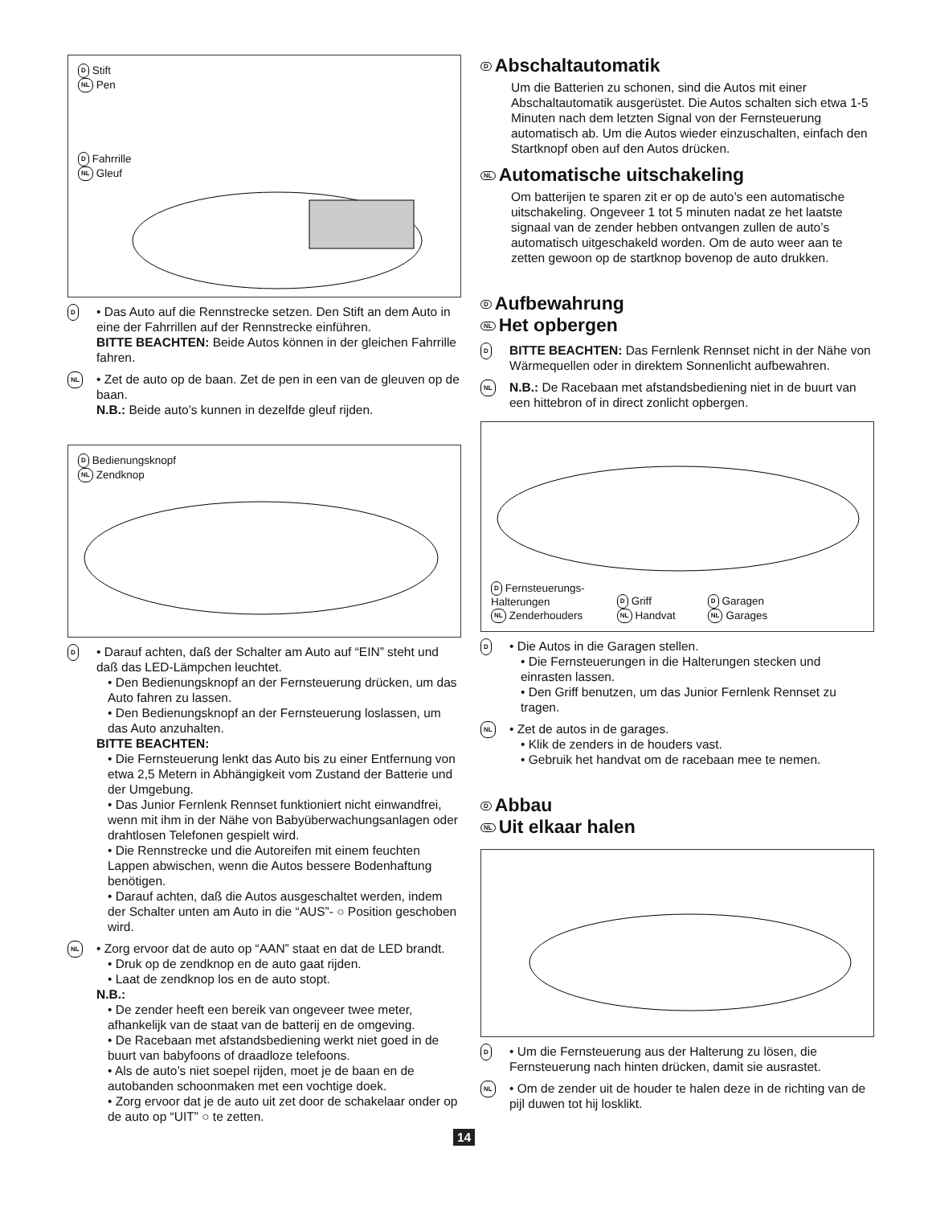D Stift
NL Pen
D Fahrrille
NL Gleuf
D
• Das Auto auf die Rennstrecke setzen. Den Stift an dem Auto in eine der Fahrrillen auf der Rennstrecke einführen.
BITTE BEACHTEN: Beide Autos können in der gleichen Fahrrille fahren.
NL
• Zet de auto op de baan. Zet de pen in een van de gleuven op de baan.
N.B.: Beide auto’s kunnen in dezelfde gleuf rijden.
D Bedienungsknopf
NL Zendknop
D
• Darauf achten, daß der Schalter am Auto auf “EIN” steht und daß das LED-Lämpchen leuchtet.
• Den Bedienungsknopf an der Fernsteuerung drücken, um das Auto fahren zu lassen.
• Den Bedienungsknopf an der Fernsteuerung loslassen, um das Auto anzuhalten.
BITTE BEACHTEN:
• Die Fernsteuerung lenkt das Auto bis zu einer Entfernung von etwa 2,5 Metern in Abhängigkeit vom Zustand der Batterie und der Umgebung.
• Das Junior Fernlenk Rennset funktioniert nicht einwandfrei, wenn mit ihm in der Nähe von Babyüberwachungsanlagen oder drahtlosen Telefonen gespielt wird.
• Die Rennstrecke und die Autoreifen mit einem feuchten Lappen abwischen, wenn die Autos bessere Bodenhaftung benötigen.
• Darauf achten, daß die Autos ausgeschaltet werden, indem der Schalter unten am Auto in die “AUS”- ○ Position geschoben wird.
NL
• Zorg ervoor dat de auto op “AAN” staat en dat de LED brandt.
• Druk op de zendknop en de auto gaat rijden.
• Laat de zendknop los en de auto stopt.
N.B.:
• De zender heeft een bereik van ongeveer twee meter, afhankelijk van de staat van de batterij en de omgeving.
• De Racebaan met afstandsbediening werkt niet goed in de buurt van babyfoons of draadloze telefoons.
• Als de auto’s niet soepel rijden, moet je de baan en de autobanden schoonmaken met een vochtige doek.
• Zorg ervoor dat je de auto uit zet door de schakelaar onder op de auto op “UIT” ○ te zetten.
D Abschaltautomatik
Um die Batterien zu schonen, sind die Autos mit einer Abschaltautomatik ausgerüstet. Die Autos schalten sich etwa 1-5 Minuten nach dem letzten Signal von der Fernsteuerung automatisch ab. Um die Autos wieder einzuschalten, einfach den Startknopf oben auf den Autos drücken.
NL Automatische uitschakeling
Om batterijen te sparen zit er op de auto’s een automatische uitschakeling. Ongeveer 1 tot 5 minuten nadat ze het laatste signaal van de zender hebben ontvangen zullen de auto’s automatisch uitgeschakeld worden. Om de auto weer aan te zetten gewoon op de startknop bovenop de auto drukken.
D Aufbewahrung
NL Het opbergen
D
BITTE BEACHTEN: Das Fernlenk Rennset nicht in der Nähe von Wärmequellen oder in direktem Sonnenlicht aufbewahren.
NL
N.B.: De Racebaan met afstandsbediening niet in de buurt van een hittebron of in direct zonlicht opbergen.
D Fernsteuerungs-
Halterungen
NL Zenderhouders
D Griff
NL Handvat
D Garagen
NL Garages
D
• Die Autos in die Garagen stellen.
• Die Fernsteuerungen in die Halterungen stecken und einrasten lassen.
• Den Griff benutzen, um das Junior Fernlenk Rennset zu tragen.
NL
• Zet de autos in de garages.
• Klik de zenders in de houders vast.
• Gebruik het handvat om de racebaan mee te nemen.
D Abbau
NL Uit elkaar halen
D
• Um die Fernsteuerung aus der Halterung zu lösen, die Fernsteuerung nach hinten drücken, damit sie ausrastet.
NL
• Om de zender uit de houder te halen deze in de richting van de pijl duwen tot hij losklikt.
14